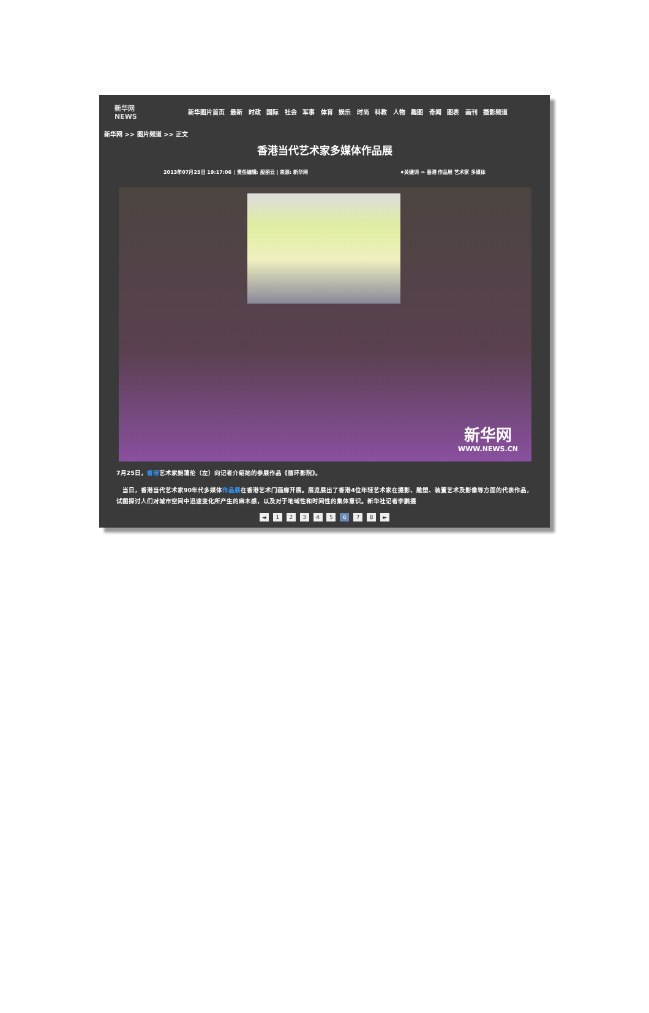新华网 NEWS
新华图片首页 最新 时政 国际 社会 军事 体育 娱乐 时尚 科教 人物 趣图 奇闻 图表 画刊 摄影频道
新华网 >> 图片频道 >> 正文
香港当代艺术家多媒体作品展
2013年07月25日 19:17:06 | 责任编辑: 殷丽云 | 来源: 新华网 ♦关键词 ⇒ 香港 作品展 艺术家 多媒体
新华网
WWW.NEWS.CN
7月25日，香港艺术家鲍蔼伦（左）向记者介绍她的参展作品《循环影院》。
　当日，香港当代艺术家90年代多媒体作品展在香港艺术门画廊开展。展览展出了香港4位年轻艺术家在摄影、雕塑、装置艺术及影像等方面的代表作品，试图探讨人们对城市空间中迅速变化所产生的麻木感，以及对于地域性和时间性的集体意识。新华社记者李鹏摄
◄ 1 2 3 4 5 6 7 8 ►